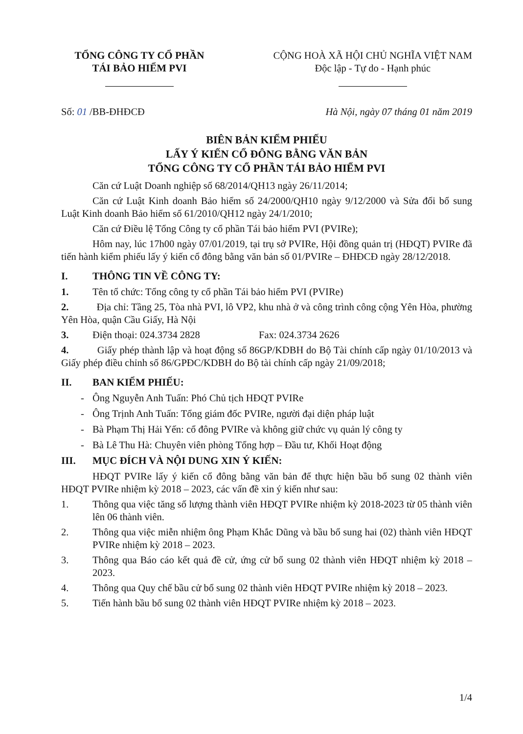TỔNG CÔNG TY CỔ PHẦN
TÁI BẢO HIỂM PVI
CỘNG HOÀ XÃ HỘI CHỦ NGHĨA VIỆT NAM
Độc lập - Tự do - Hạnh phúc
Số: 01 /BB-ĐHĐCĐ Hà Nội, ngày 07 tháng 01 năm 2019
BIÊN BẢN KIỂM PHIẾU
LẤY Ý KIẾN CỔ ĐÔNG BẰNG VĂN BẢN
TỔNG CÔNG TY CỔ PHẦN TÁI BẢO HIỂM PVI
Căn cứ Luật Doanh nghiệp số 68/2014/QH13 ngày 26/11/2014;
Căn cứ Luật Kinh doanh Bảo hiểm số 24/2000/QH10 ngày 9/12/2000 và Sửa đổi bổ sung Luật Kinh doanh Bảo hiểm số 61/2010/QH12 ngày 24/1/2010;
Căn cứ Điều lệ Tổng Công ty cổ phần Tái bảo hiểm PVI (PVIRe);
Hôm nay, lúc 17h00 ngày 07/01/2019, tại trụ sở PVIRe, Hội đồng quản trị (HĐQT) PVIRe đã tiến hành kiểm phiếu lấy ý kiến cổ đông bằng văn bản số 01/PVIRe – ĐHĐCĐ ngày 28/12/2018.
I. THÔNG TIN VỀ CÔNG TY:
1. Tên tổ chức: Tổng công ty cổ phần Tái bảo hiểm PVI (PVIRe)
2. Địa chỉ: Tầng 25, Tòa nhà PVI, lô VP2, khu nhà ở và công trình công cộng Yên Hòa, phường Yên Hòa, quận Cầu Giấy, Hà Nội
3. Điện thoại: 024.3734 2828 Fax: 024.3734 2626
4. Giấy phép thành lập và hoạt động số 86GP/KDBH do Bộ Tài chính cấp ngày 01/10/2013 và Giấy phép điều chỉnh số 86/GPĐC/KDBH do Bộ tài chính cấp ngày 21/09/2018;
II. BAN KIỂM PHIẾU:
- Ông Nguyễn Anh Tuấn: Phó Chủ tịch HĐQT PVIRe
- Ông Trịnh Anh Tuấn: Tổng giám đốc PVIRe, người đại diện pháp luật
- Bà Phạm Thị Hải Yến: cổ đông PVIRe và không giữ chức vụ quản lý công ty
- Bà Lê Thu Hà: Chuyên viên phòng Tổng hợp – Đầu tư, Khối Hoạt động
III. MỤC ĐÍCH VÀ NỘI DUNG XIN Ý KIẾN:
HĐQT PVIRe lấy ý kiến cổ đông bằng văn bản để thực hiện bầu bổ sung 02 thành viên HĐQT PVIRe nhiệm kỳ 2018 – 2023, các vấn đề xin ý kiến như sau:
1. Thông qua việc tăng số lượng thành viên HĐQT PVIRe nhiệm kỳ 2018-2023 từ 05 thành viên lên 06 thành viên.
2. Thông qua việc miễn nhiệm ông Phạm Khắc Dũng và bầu bổ sung hai (02) thành viên HĐQT PVIRe nhiệm kỳ 2018 – 2023.
3. Thông qua Báo cáo kết quả đề cử, ứng cử bổ sung 02 thành viên HĐQT nhiệm kỳ 2018 – 2023.
4. Thông qua Quy chế bầu cử bổ sung 02 thành viên HĐQT PVIRe nhiệm kỳ 2018 – 2023.
5. Tiến hành bầu bổ sung 02 thành viên HĐQT PVIRe nhiệm kỳ 2018 – 2023.
1/4